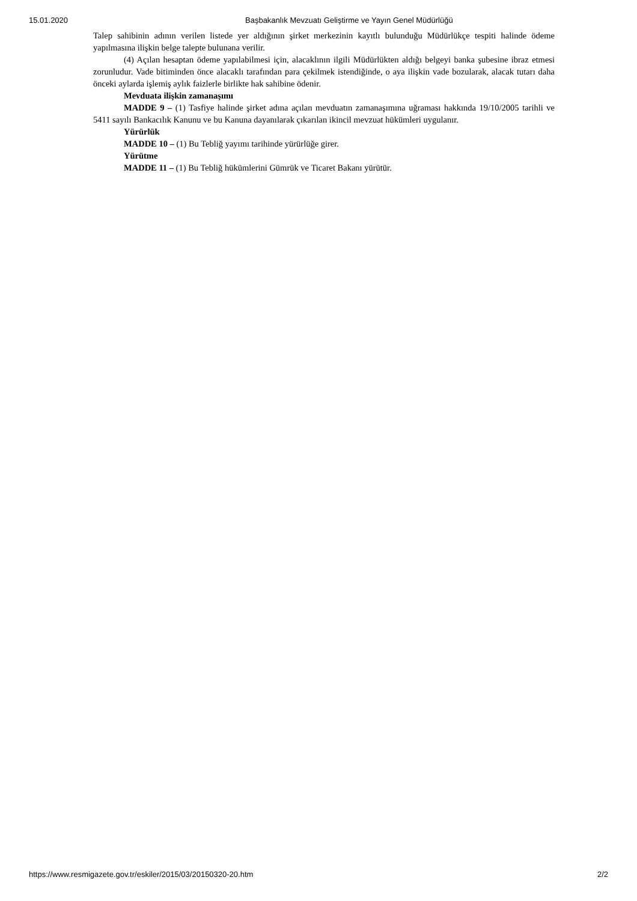15.01.2020 Başbakanlık Mevzuatı Geliştirme ve Yayın Genel Müdürlüğü
Talep sahibinin adının verilen listede yer aldığının şirket merkezinin kayıtlı bulunduğu Müdürlükçe tespiti halinde ödeme yapılmasına ilişkin belge talepte bulunana verilir.
(4) Açılan hesaptan ödeme yapılabilmesi için, alacaklının ilgili Müdürlükten aldığı belgeyi banka şubesine ibraz etmesi zorunludur. Vade bitiminden önce alacaklı tarafından para çekilmek istendiğinde, o aya ilişkin vade bozularak, alacak tutarı daha önceki aylarda işlemiş aylık faizlerle birlikte hak sahibine ödenir.
Mevduata ilişkin zamanaşımı
MADDE 9 – (1) Tasfiye halinde şirket adına açılan mevduatın zamanaşımına uğraması hakkında 19/10/2005 tarihli ve 5411 sayılı Bankacılık Kanunu ve bu Kanuna dayanılarak çıkarılan ikincil mevzuat hükümleri uygulanır.
Yürürlük
MADDE 10 – (1) Bu Tebliğ yayımı tarihinde yürürlüğe girer.
Yürütme
MADDE 11 – (1) Bu Tebliğ hükümlerini Gümrük ve Ticaret Bakanı yürütür.
https://www.resmigazete.gov.tr/eskiler/2015/03/20150320-20.htm 2/2